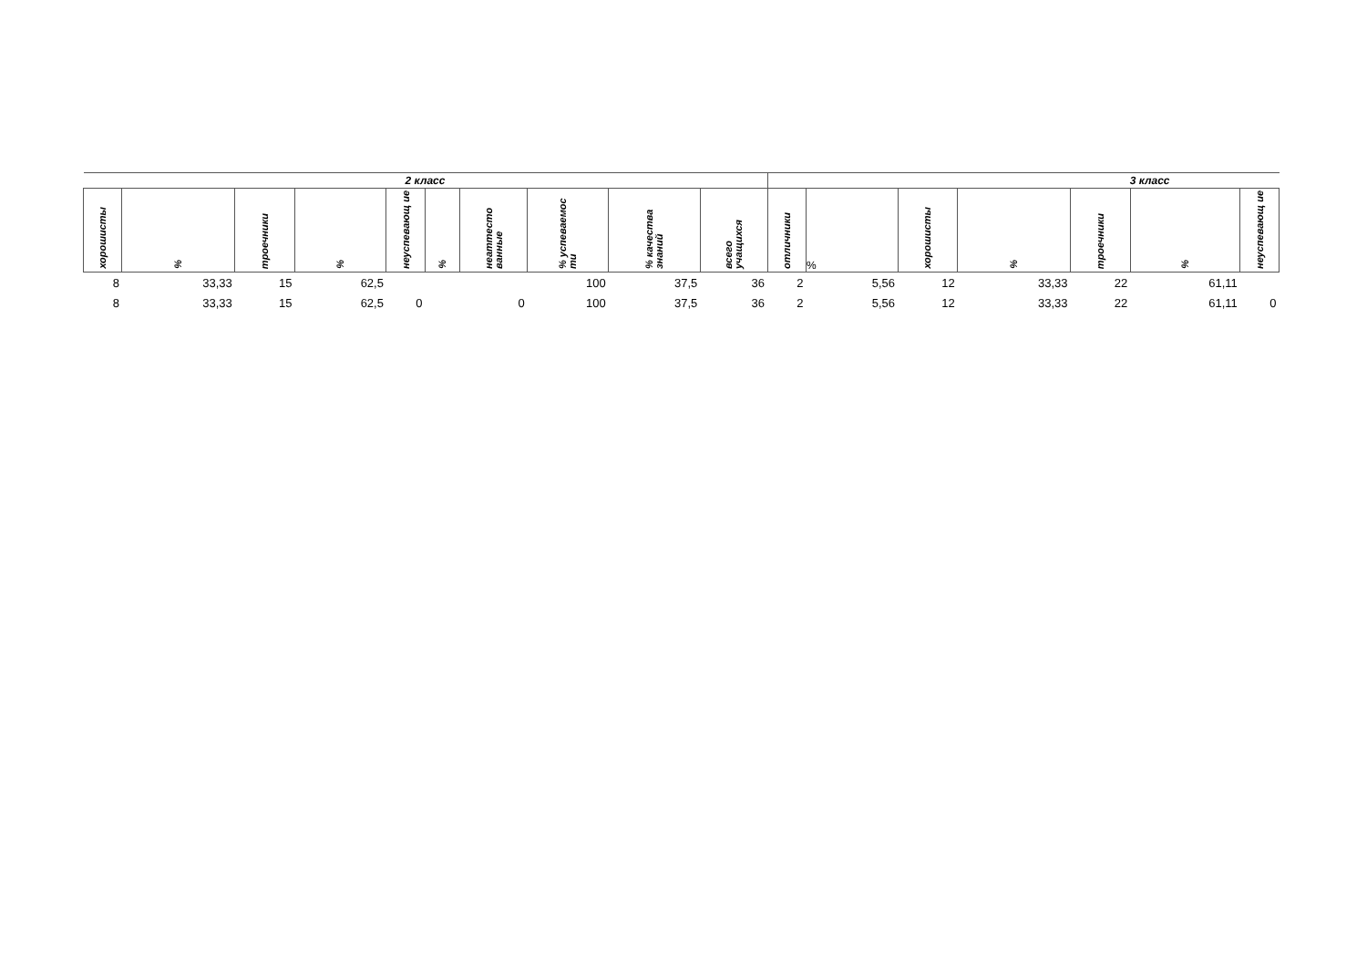| 2 класс | | | | | | | | | | 3 класс | | | | | | |
| --- | --- | --- | --- | --- | --- | --- | --- | --- | --- | --- | --- | --- | --- | --- | --- | --- |
| хорошисты | % | троечники | % | неуспевающ ие | % | неаттесто ванные | % успеваемос ти | % качества знаний | всего учащихся | отличники | % | хорошисты | % | троечники | % | неуспевающ ие |
| 8 | 33,33 | 15 | 62,5 | | | | 100 | 37,5 | 36 | 2 | 5,56 | 12 | 33,33 | 22 | 61,11 | |
| 8 | 33,33 | 15 | 62,5 | 0 | | 0 | 100 | 37,5 | 36 | 2 | 5,56 | 12 | 33,33 | 22 | 61,11 | 0 |